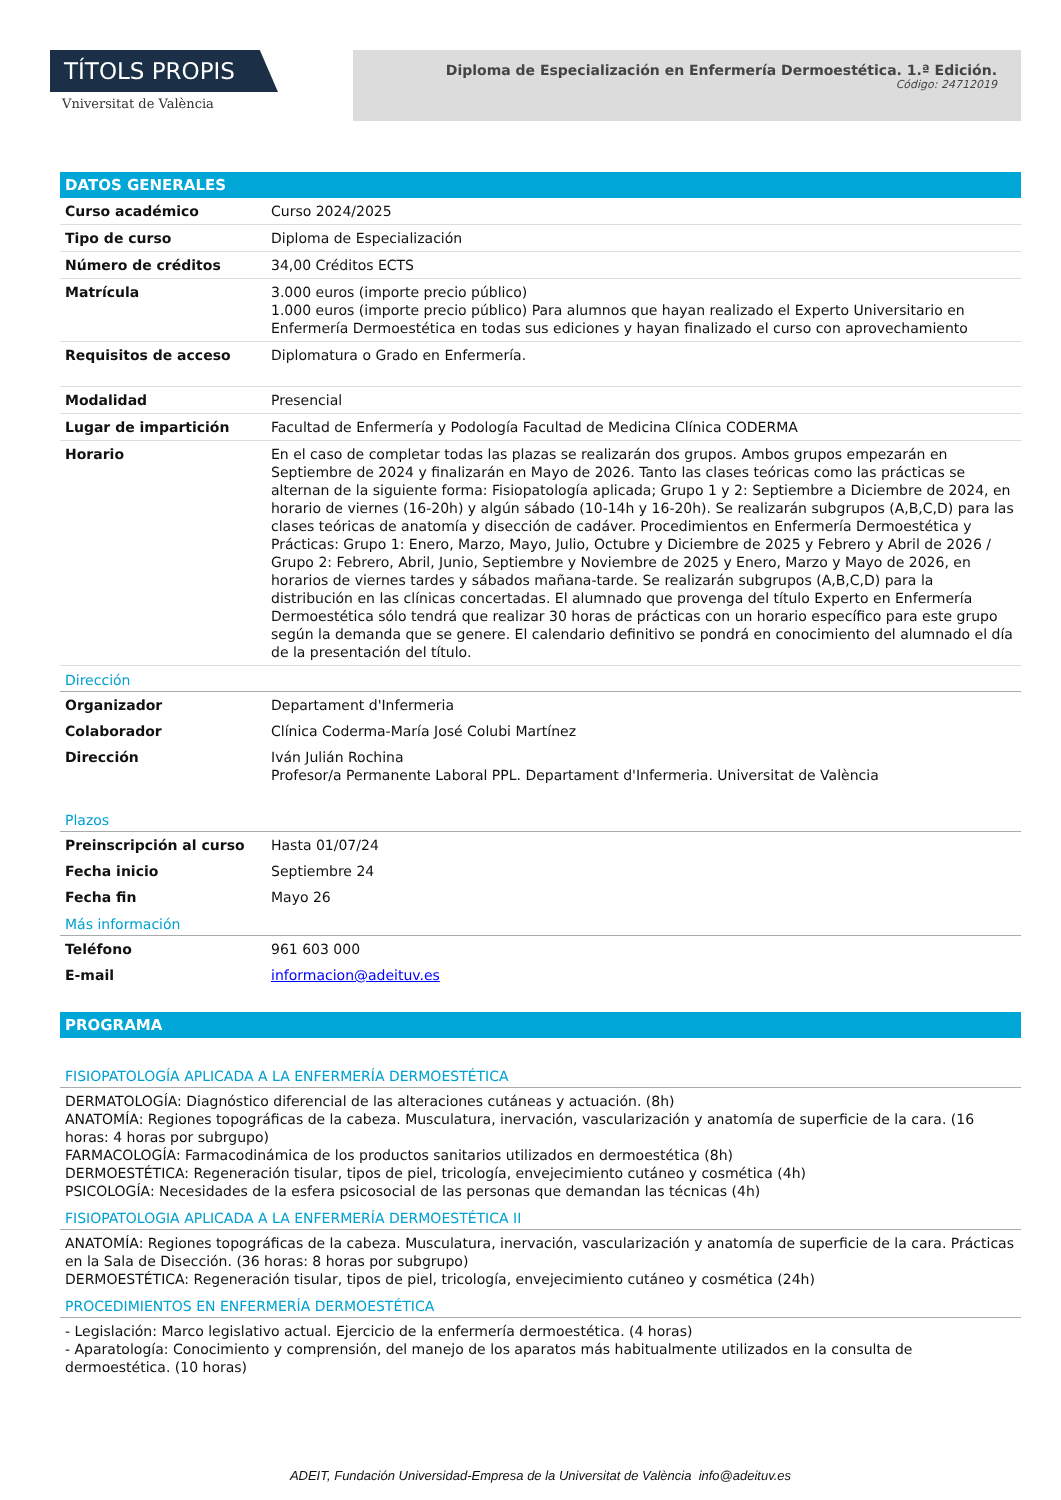TÍTOLS PROPIS
Vniversitat de València
Diploma de Especialización en Enfermería Dermoestética. 1.ª Edición.
Código: 24712019
DATOS GENERALES
| Curso académico | Curso 2024/2025 |
| Tipo de curso | Diploma de Especialización |
| Número de créditos | 34,00 Créditos ECTS |
| Matrícula | 3.000 euros (importe precio público) 1.000 euros (importe precio público) Para alumnos que hayan realizado el Experto Universitario en Enfermería Dermoestética en todas sus ediciones y hayan finalizado el curso con aprovechamiento |
| Requisitos de acceso | Diplomatura o Grado en Enfermería. |
| Modalidad | Presencial |
| Lugar de impartición | Facultad de Enfermería y Podología Facultad de Medicina Clínica CODERMA |
| Horario | En el caso de completar todas las plazas se realizarán dos grupos. Ambos grupos empezarán en Septiembre de 2024 y finalizarán en Mayo de 2026. Tanto las clases teóricas como las prácticas se alternan de la siguiente forma: Fisiopatología aplicada; Grupo 1 y 2: Septiembre a Diciembre de 2024, en horario de viernes (16-20h) y algún sábado (10-14h y 16-20h). Se realizarán subgrupos (A,B,C,D) para las clases teóricas de anatomía y disección de cadáver. Procedimientos en Enfermería Dermoestética y Prácticas: Grupo 1: Enero, Marzo, Mayo, Julio, Octubre y Diciembre de 2025 y Febrero y Abril de 2026 / Grupo 2: Febrero, Abril, Junio, Septiembre y Noviembre de 2025 y Enero, Marzo y Mayo de 2026, en horarios de viernes tardes y sábados mañana-tarde. Se realizarán subgrupos (A,B,C,D) para la distribución en las clínicas concertadas. El alumnado que provenga del título Experto en Enfermería Dermoestética sólo tendrá que realizar 30 horas de prácticas con un horario específico para este grupo según la demanda que se genere. El calendario definitivo se pondrá en conocimiento del alumnado el día de la presentación del título. |
Dirección
| Organizador | Departament d'Infermeria |
| Colaborador | Clínica Coderma-María José Colubi Martínez |
| Dirección | Iván Julián Rochina Profesor/a Permanente Laboral PPL. Departament d'Infermeria. Universitat de València |
Plazos
| Preinscripción al curso | Hasta 01/07/24 |
| Fecha inicio | Septiembre 24 |
| Fecha fin | Mayo 26 |
Más información
| Teléfono | 961 603 000 |
| E-mail | informacion@adeituv.es |
PROGRAMA
FISIOPATOLOGÍA APLICADA A LA ENFERMERÍA DERMOESTÉTICA
DERMATOLOGÍA: Diagnóstico diferencial de las alteraciones cutáneas y actuación. (8h)
ANATOMÍA: Regiones topográficas de la cabeza. Musculatura, inervación, vascularización y anatomía de superficie de la cara. (16 horas: 4 horas por subrgupo)
FARMACOLOGÍA: Farmacodinámica de los productos sanitarios utilizados en dermoestética (8h)
DERMOESTÉTICA: Regeneración tisular, tipos de piel, tricología, envejecimiento cutáneo y cosmética (4h)
PSICOLOGÍA: Necesidades de la esfera psicosocial de las personas que demandan las técnicas (4h)
FISIOPATOLOGIA APLICADA A LA ENFERMERÍA DERMOESTÉTICA II
ANATOMÍA: Regiones topográficas de la cabeza. Musculatura, inervación, vascularización y anatomía de superficie de la cara. Prácticas en la Sala de Disección. (36 horas: 8 horas por subgrupo)
DERMOESTÉTICA: Regeneración tisular, tipos de piel, tricología, envejecimiento cutáneo y cosmética (24h)
PROCEDIMIENTOS EN ENFERMERÍA DERMOESTÉTICA
- Legislación: Marco legislativo actual. Ejercicio de la enfermería dermoestética. (4 horas)
- Aparatología: Conocimiento y comprensión, del manejo de los aparatos más habitualmente utilizados en la consulta de dermoestética. (10 horas)
ADEIT, Fundación Universidad-Empresa de la Universitat de València info@adeituv.es